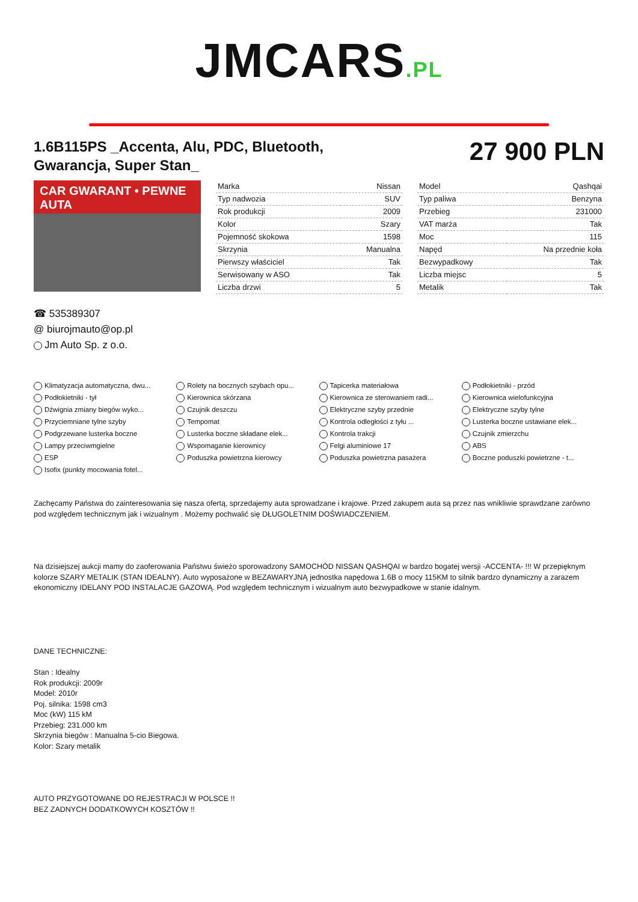JMCARS.PL
1.6B115PS _Accenta, Alu, PDC, Bluetooth, Gwarancja, Super Stan_
27 900 PLN
CAR GWARANT • PEWNE AUTA
| Marka | Nissan |
| Typ nadwozia | SUV |
| Rok produkcji | 2009 |
| Kolor | Szary |
| Pojemność skokowa | 1598 |
| Skrzynia | Manualna |
| Pierwszy właściciel | Tak |
| Serwisowany w ASO | Tak |
| Liczba drzwi | 5 |
| Model | Qashqai |
| Typ paliwa | Benzyna |
| Przebieg | 231000 |
| VAT marża | Tak |
| Moc | 115 |
| Napęd | Na przednie koła |
| Bezwypadkowy | Tak |
| Liczba miejsc | 5 |
| Metalik | Tak |
☎ 535389307
@ biurojmauto@op.pl
Jm Auto Sp. z o.o.
Klimatyzacja automatyczna, dwu...
Rolety na bocznych szybach opu...
Tapicerka materiałowa
Podłokietniki - przód
Podłokietniki - tył
Kierownica skórzana
Kierownica ze sterowaniem radi...
Kierownica wielofunkcyjna
Dźwignia zmiany biegów wyko...
Czujnik deszczu
Elektryczne szyby przednie
Elektryczne szyby tylne
Przyciemniane tylne szyby
Tempomat
Kontrola odległości z tyłu ...
Lusterka boczne ustawiane elek...
Podgrzewane lusterka boczne
Lusterka boczne składane elek...
Kontrola trakcji
Czujnik zmierzchu
Lampy przeciwmgielne
Wspomaganie kierownicy
Felgi aluminiowe 17
ABS
ESP
Poduszka powietrzna kierowcy
Poduszka powietrzna pasażera
Boczne poduszki powietrzne - t...
Isofix (punkty mocowania fotel...
Zachęcamy Państwa do zainteresowania się nasza ofertą, sprzedajemy auta sprowadzane i krajowe. Przed zakupem auta są przez nas wnikliwie sprawdzane zarówno pod względem technicznym jak i wizualnym . Możemy pochwalić się DŁUGOLETNIM DOŚWIADCZENIEM.
Na dzisiejszej aukcji mamy do zaoferowania Państwu świeżo sporowadzony SAMOCHÓD NISSAN QASHQAI w bardzo bogatej wersji -ACCENTA- !!! W przepięknym kolorze SZARY METALIK (STAN IDEALNY). Auto wyposażone w BEZAWARYJNĄ jednostka napędowa 1.6B o mocy 115KM to silnik bardzo dynamiczny a zarazem ekonomiczny IDELANY POD INSTALACJE GAZOWĄ. Pod względem technicznym i wizualnym auto bezwypadkowe w stanie idalnym.
DANE TECHNICZNE:
Stan : Idealny
Rok produkcji: 2009r
Model: 2010r
Poj. silnika: 1598 cm3
Moc (kW) 115 kM
Przebieg: 231.000 km
Skrzynia biegów : Manualna 5-cio Biegowa.
Kolor: Szary metalik
AUTO PRZYGOTOWANE DO REJESTRACJI W POLSCE !!
BEZ ZADNYCH DODATKOWYCH KOSZTÓW !!